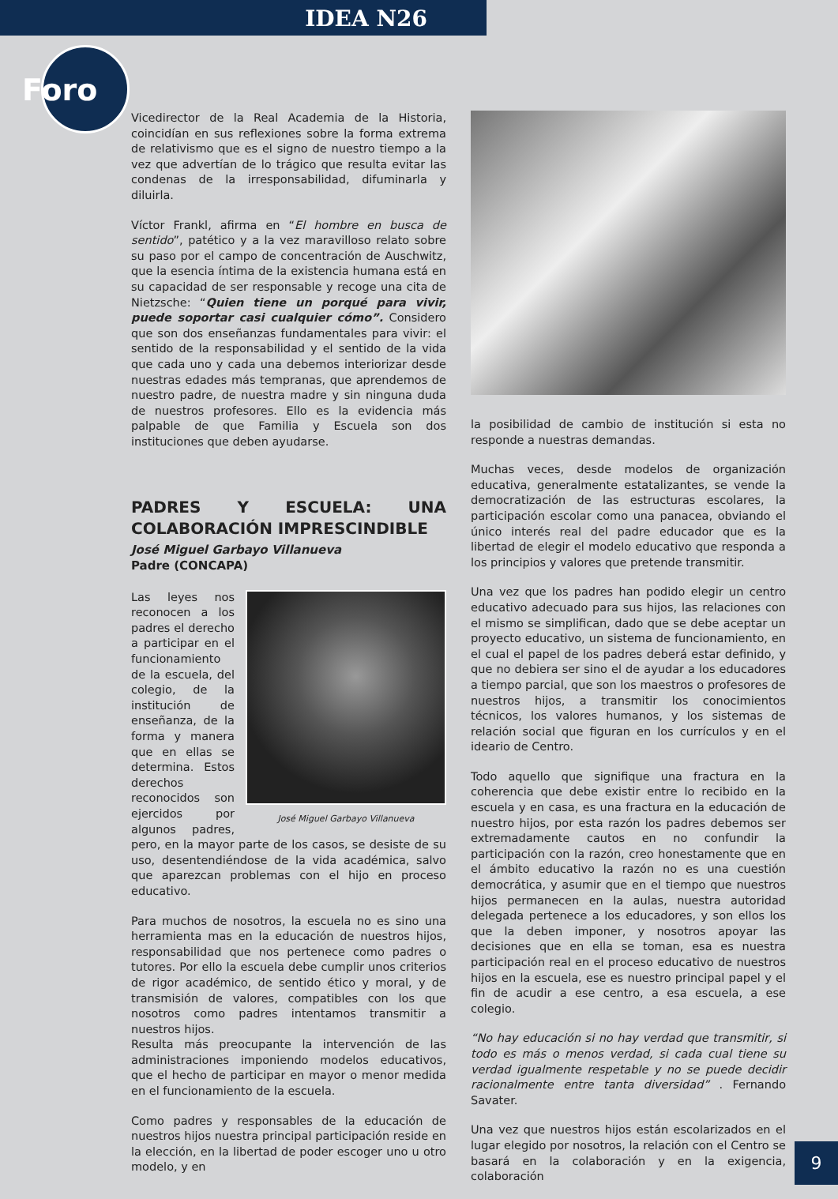IDEA N26
Foro
Vicedirector de la Real Academia de la Historia, coincidían en sus reflexiones sobre la forma extrema de relativismo que es el signo de nuestro tiempo a la vez que advertían de lo trágico que resulta evitar las condenas de la irresponsabilidad, difuminarla y diluirla.
Víctor Frankl, afirma en “El hombre en busca de sentido”, patético y a la vez maravilloso relato sobre su paso por el campo de concentración de Auschwitz, que la esencia íntima de la existencia humana está en su capacidad de ser responsable y recoge una cita de Nietzsche: “Quien tiene un porqué para vivir, puede soportar casi cualquier cómo”. Considero que son dos enseñanzas fundamentales para vivir: el sentido de la responsabilidad y el sentido de la vida que cada uno y cada una debemos interiorizar desde nuestras edades más tempranas, que aprendemos de nuestro padre, de nuestra madre y sin ninguna duda de nuestros profesores. Ello es la evidencia más palpable de que Familia y Escuela son dos instituciones que deben ayudarse.
PADRES Y ESCUELA: UNA COLABORACIÓN IMPRESCINDIBLE
José Miguel Garbayo Villanueva
Padre (CONCAPA)
José Miguel Garbayo Villanueva
Las leyes nos reconocen a los padres el derecho a participar en el funcionamiento de la escuela, del colegio, de la institución de enseñanza, de la forma y manera que en ellas se determina. Estos derechos reconocidos son ejercidos por algunos padres, pero, en la mayor parte de los casos, se desiste de su uso, desentendiéndose de la vida académica, salvo que aparezcan problemas con el hijo en proceso educativo.
Para muchos de nosotros, la escuela no es sino una herramienta mas en la educación de nuestros hijos, responsabilidad que nos pertenece como padres o tutores. Por ello la escuela debe cumplir unos criterios de rigor académico, de sentido ético y moral, y de transmisión de valores, compatibles con los que nosotros como padres intentamos transmitir a nuestros hijos.
Resulta más preocupante la intervención de las administraciones imponiendo modelos educativos, que el hecho de participar en mayor o menor medida en el funcionamiento de la escuela.
Como padres y responsables de la educación de nuestros hijos nuestra principal participación reside en la elección, en la libertad de poder escoger uno u otro modelo, y en
la posibilidad de cambio de institución si esta no responde a nuestras demandas.
Muchas veces, desde modelos de organización educativa, generalmente estatalizantes, se vende la democratización de las estructuras escolares, la participación escolar como una panacea, obviando el único interés real del padre educador que es la libertad de elegir el modelo educativo que responda a los principios y valores que pretende transmitir.
Una vez que los padres han podido elegir un centro educativo adecuado para sus hijos, las relaciones con el mismo se simplifican, dado que se debe aceptar un proyecto educativo, un sistema de funcionamiento, en el cual el papel de los padres deberá estar definido, y que no debiera ser sino el de ayudar a los educadores a tiempo parcial, que son los maestros o profesores de nuestros hijos, a transmitir los conocimientos técnicos, los valores humanos, y los sistemas de relación social que figuran en los currículos y en el ideario de Centro.
Todo aquello que signifique una fractura en la coherencia que debe existir entre lo recibido en la escuela y en casa, es una fractura en la educación de nuestro hijos, por esta razón los padres debemos ser extremadamente cautos en no confundir la participación con la razón, creo honestamente que en el ámbito educativo la razón no es una cuestión democrática, y asumir que en el tiempo que nuestros hijos permanecen en la aulas, nuestra autoridad delegada pertenece a los educadores, y son ellos los que la deben imponer, y nosotros apoyar las decisiones que en ella se toman, esa es nuestra participación real en el proceso educativo de nuestros hijos en la escuela, ese es nuestro principal papel y el fin de acudir a ese centro, a esa escuela, a ese colegio.
“No hay educación si no hay verdad que transmitir, si todo es más o menos verdad, si cada cual tiene su verdad igualmente respetable y no se puede decidir racionalmente entre tanta diversidad” . Fernando Savater.
Una vez que nuestros hijos están escolarizados en el lugar elegido por nosotros, la relación con el Centro se basará en la colaboración y en la exigencia, colaboración
9